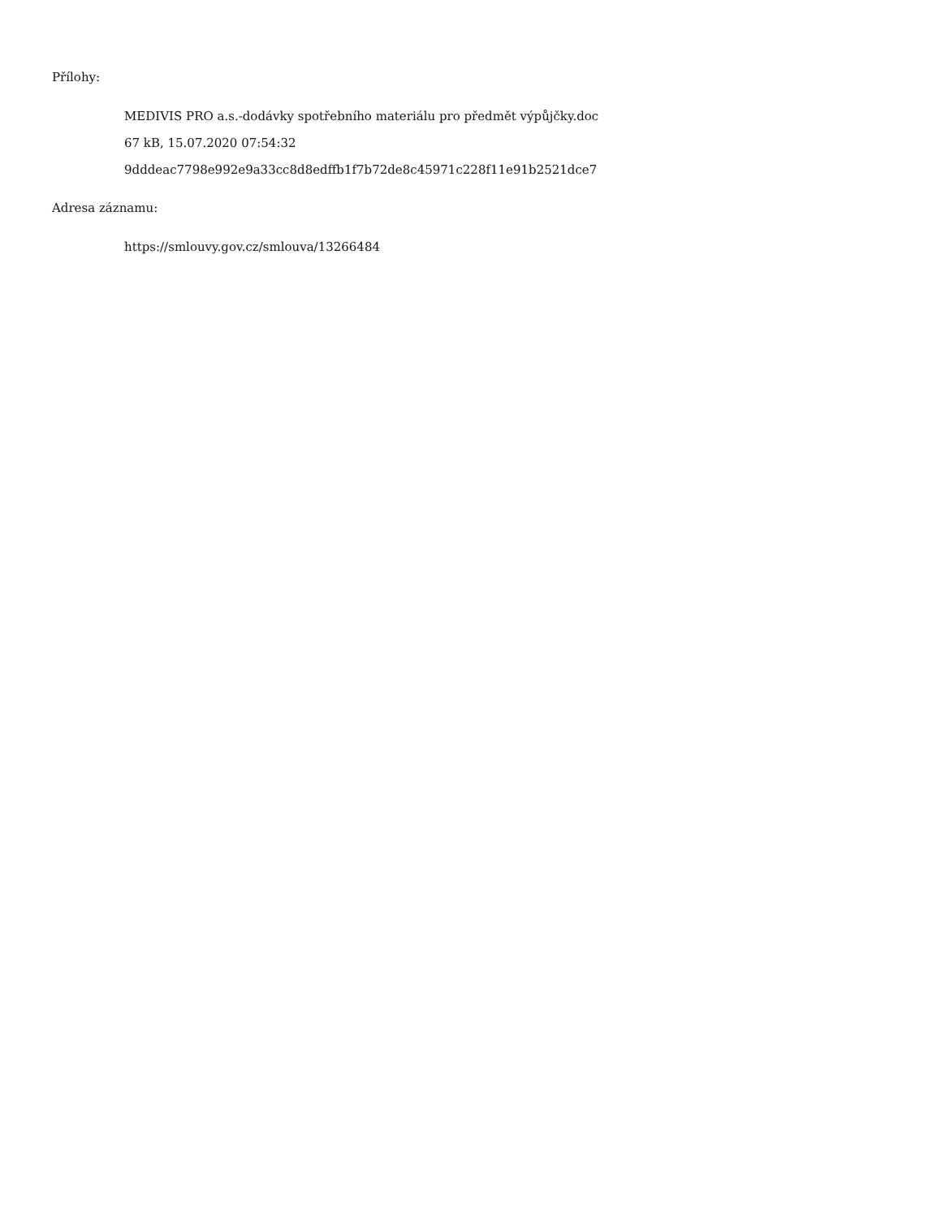Přílohy:
MEDIVIS PRO a.s.-dodávky spotřebního materiálu pro předmět výpůjčky.doc
67 kB, 15.07.2020 07:54:32
9dddeac7798e992e9a33cc8d8edffb1f7b72de8c45971c228f11e91b2521dce7
Adresa záznamu:
https://smlouvy.gov.cz/smlouva/13266484